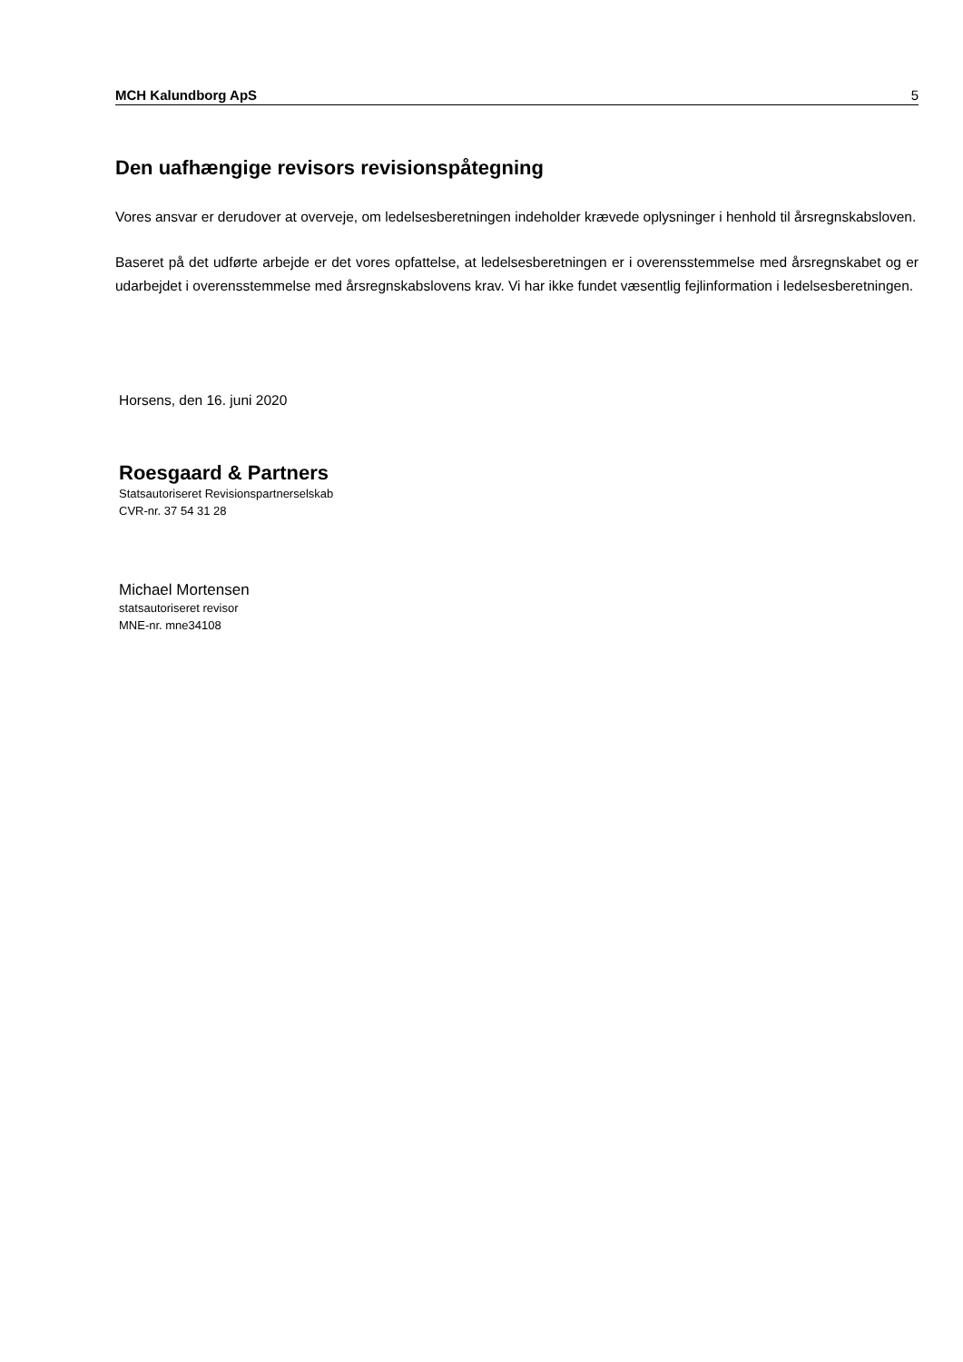MCH Kalundborg ApS 5
Den uafhængige revisors revisionspåtegning
Vores ansvar er derudover at overveje, om ledelsesberetningen indeholder krævede oplysninger i henhold til årsregnskabsloven.
Baseret på det udførte arbejde er det vores opfattelse, at ledelsesberetningen er i overensstemmelse med årsregnskabet og er udarbejdet i overensstemmelse med årsregnskabslovens krav. Vi har ikke fundet væsentlig fejlinformation i ledelsesberetningen.
Horsens, den 16. juni 2020
Roesgaard & Partners
Statsautoriseret Revisionspartnerselskab
CVR-nr. 37 54 31 28
Michael Mortensen
statsautoriseret revisor
MNE-nr. mne34108